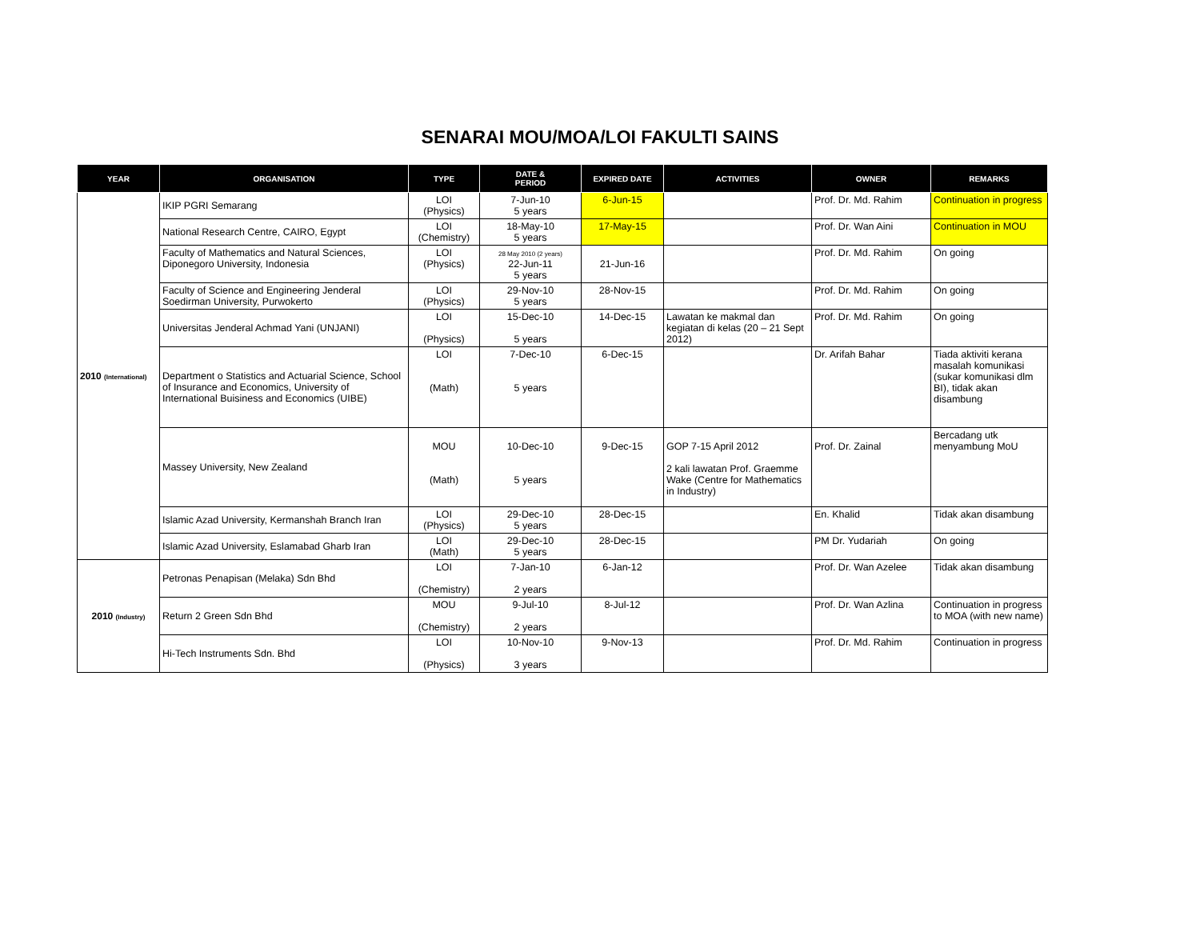SENARAI MOU/MOA/LOI FAKULTI SAINS
| YEAR | ORGANISATION | TYPE | DATE & PERIOD | EXPIRED DATE | ACTIVITIES | OWNER | REMARKS |
| --- | --- | --- | --- | --- | --- | --- | --- |
| 2010 (International) | IKIP PGRI Semarang | LOI (Physics) | 7-Jun-10 5 years | 6-Jun-15 | | Prof. Dr. Md. Rahim | Continuation in progress |
| | National Research Centre, CAIRO, Egypt | LOI (Chemistry) | 18-May-10 5 years | 17-May-15 | | Prof. Dr. Wan Aini | Continuation in MOU |
| | Faculty of Mathematics and Natural Sciences, Diponegoro University, Indonesia | LOI (Physics) | 28 May 2010 (2 years) 22-Jun-11 5 years | 21-Jun-16 | | Prof. Dr. Md. Rahim | On going |
| | Faculty of Science and Engineering Jenderal Soedirman University, Purwokerto | LOI (Physics) | 29-Nov-10 5 years | 28-Nov-15 | | Prof. Dr. Md. Rahim | On going |
| | Universitas Jenderal Achmad Yani (UNJANI) | LOI (Physics) | 15-Dec-10 5 years | 14-Dec-15 | Lawatan ke makmal dan kegiatan di kelas (20 – 21 Sept 2012) | Prof. Dr. Md. Rahim | On going |
| | Department o Statistics and Actuarial Science, School of Insurance and Economics, University of International Buisiness and Economics (UIBE) | LOI (Math) | 7-Dec-10 5 years | 6-Dec-15 | | Dr. Arifah Bahar | Tiada aktiviti kerana masalah komunikasi (sukar komunikasi dlm BI), tidak akan disambung |
| | Massey University, New Zealand | MOU (Math) | 10-Dec-10 5 years | 9-Dec-15 | GOP 7-15 April 2012 2 kali lawatan Prof. Graemme Wake (Centre for Mathematics in Industry) | Prof. Dr. Zainal | Bercadang utk menyambung MoU |
| | Islamic Azad University, Kermanshah Branch Iran | LOI (Physics) | 29-Dec-10 5 years | 28-Dec-15 | | En. Khalid | Tidak akan disambung |
| | Islamic Azad University, Eslamabad Gharb Iran | LOI (Math) | 29-Dec-10 5 years | 28-Dec-15 | | PM Dr. Yudariah | On going |
| 2010 (Industry) | Petronas Penapisan (Melaka) Sdn Bhd | LOI (Chemistry) | 7-Jan-10 2 years | 6-Jan-12 | | Prof. Dr. Wan Azelee | Tidak akan disambung |
| | Return 2 Green Sdn Bhd | MOU (Chemistry) | 9-Jul-10 2 years | 8-Jul-12 | | Prof. Dr. Wan Azlina | Continuation in progress to MOA (with new name) |
| | Hi-Tech Instruments Sdn. Bhd | LOI (Physics) | 10-Nov-10 3 years | 9-Nov-13 | | Prof. Dr. Md. Rahim | Continuation in progress |